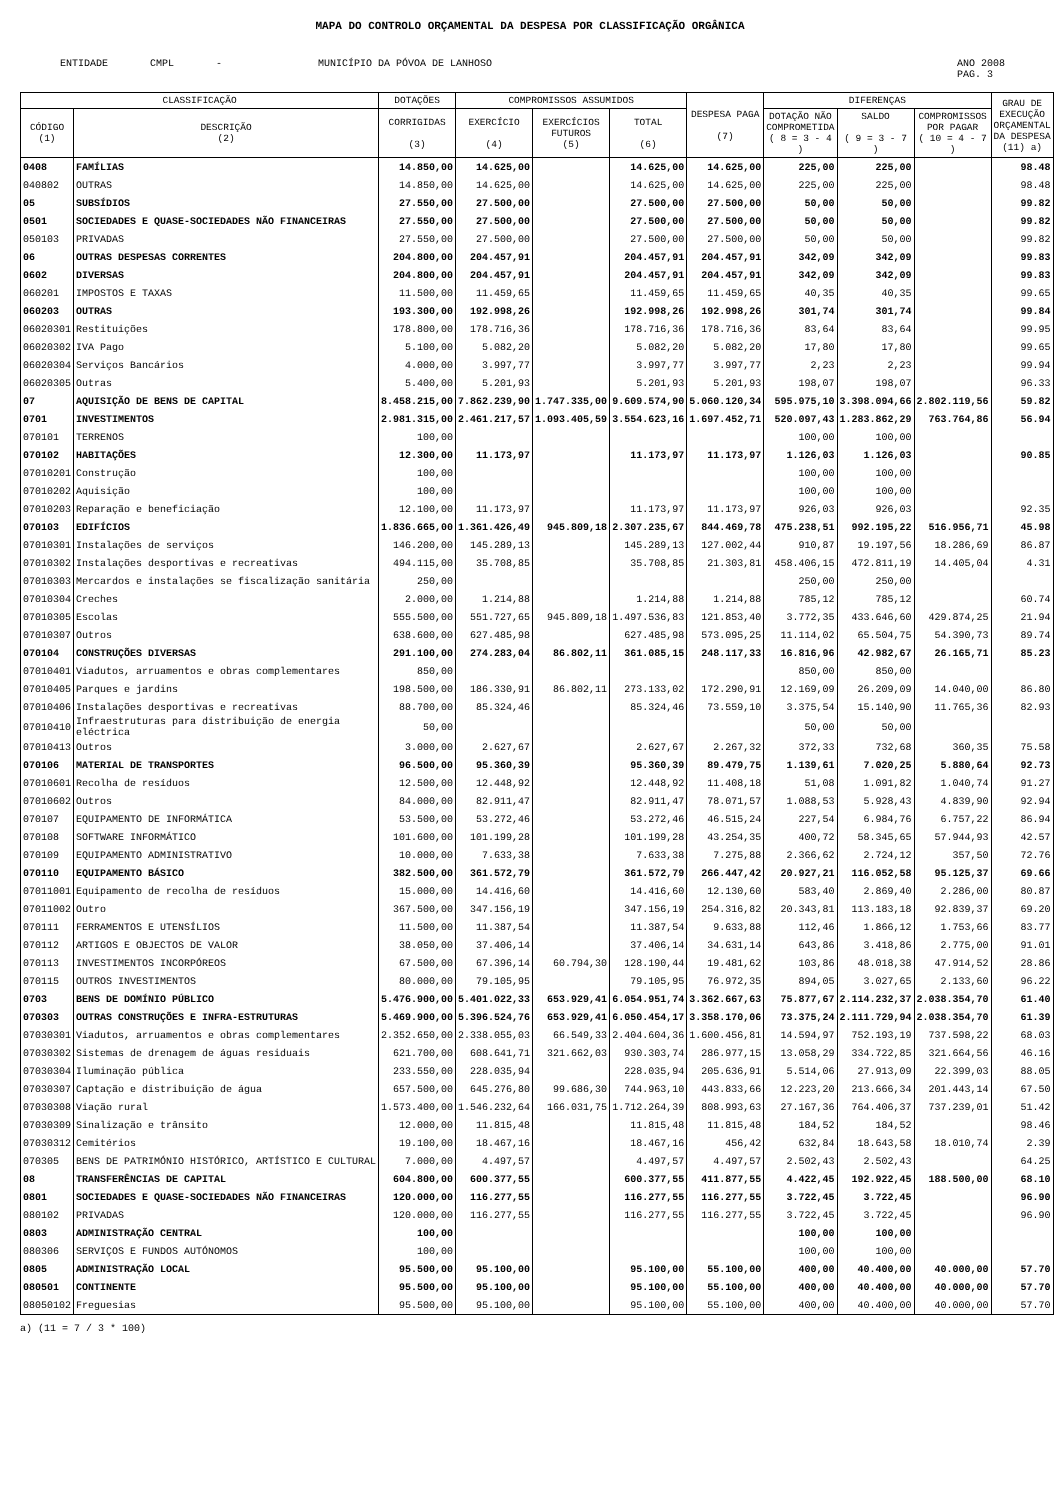MAPA DO CONTROLO ORÇAMENTAL DA DESPESA POR CLASSIFICAÇÃO ORGÂNICA
ENTIDADE CMPL - MUNICÍPIO DA PÓVOA DE LANHOSO
ANO 2008
PAG. 3
| CLASSIFICAÇÃO | | DOTAÇÕES | COMPROMISSOS ASSUMIDOS | | | DESPESA PAGA (7) | DIFERENÇAS | | | GRAU DE EXECUÇÃO ORÇAMENTAL DA DESPESA (11) a) |
| --- | --- | --- | --- | --- | --- | --- | --- | --- | --- | --- |
| CÓDIGO (1) | DESCRIÇÃO (2) | CORRIGIDAS (3) | EXERCÍCIO (4) | EXERCÍCIOS FUTUROS (5) | TOTAL (6) | | DOTAÇÃO NÃO COMPROMETIDA ( 8 = 3 - 4 ) | SALDO ( 9 = 3 - 7 ) | COMPROMISSOS POR PAGAR ( 10 = 4 - 7 ) | |
| 0408 | FAMÍLIAS | 14.850,00 | 14.625,00 | | 14.625,00 | 14.625,00 | 225,00 | 225,00 | | 98.48 |
| 040802 | OUTRAS | 14.850,00 | 14.625,00 | | 14.625,00 | 14.625,00 | 225,00 | 225,00 | | 98.48 |
| 05 | SUBSÍDIOS | 27.550,00 | 27.500,00 | | 27.500,00 | 27.500,00 | 50,00 | 50,00 | | 99.82 |
| 0501 | SOCIEDADES E QUASE-SOCIEDADES NÃO FINANCEIRAS | 27.550,00 | 27.500,00 | | 27.500,00 | 27.500,00 | 50,00 | 50,00 | | 99.82 |
| 050103 | PRIVADAS | 27.550,00 | 27.500,00 | | 27.500,00 | 27.500,00 | 50,00 | 50,00 | | 99.82 |
| 06 | OUTRAS DESPESAS CORRENTES | 204.800,00 | 204.457,91 | | 204.457,91 | 204.457,91 | 342,09 | 342,09 | | 99.83 |
| 0602 | DIVERSAS | 204.800,00 | 204.457,91 | | 204.457,91 | 204.457,91 | 342,09 | 342,09 | | 99.83 |
| 060201 | IMPOSTOS E TAXAS | 11.500,00 | 11.459,65 | | 11.459,65 | 11.459,65 | 40,35 | 40,35 | | 99.65 |
| 060203 | OUTRAS | 193.300,00 | 192.998,26 | | 192.998,26 | 192.998,26 | 301,74 | 301,74 | | 99.84 |
| 06020301 | Restituições | 178.800,00 | 178.716,36 | | 178.716,36 | 178.716,36 | 83,64 | 83,64 | | 99.95 |
| 06020302 | IVA Pago | 5.100,00 | 5.082,20 | | 5.082,20 | 5.082,20 | 17,80 | 17,80 | | 99.65 |
| 06020304 | Serviços Bancários | 4.000,00 | 3.997,77 | | 3.997,77 | 3.997,77 | 2,23 | 2,23 | | 99.94 |
| 06020305 | Outras | 5.400,00 | 5.201,93 | | 5.201,93 | 5.201,93 | 198,07 | 198,07 | | 96.33 |
| 07 | AQUISIÇÃO DE BENS DE CAPITAL | 8.458.215,00 | 7.862.239,90 | 1.747.335,00 | 9.609.574,90 | 5.060.120,34 | 595.975,10 | 3.398.094,66 | 2.802.119,56 | 59.82 |
| 0701 | INVESTIMENTOS | 2.981.315,00 | 2.461.217,57 | 1.093.405,59 | 3.554.623,16 | 1.697.452,71 | 520.097,43 | 1.283.862,29 | 763.764,86 | 56.94 |
| 070101 | TERRENOS | 100,00 | | | | | 100,00 | 100,00 | | |
| 070102 | HABITAÇÕES | 12.300,00 | 11.173,97 | | 11.173,97 | 11.173,97 | 1.126,03 | 1.126,03 | | 90.85 |
| 07010201 | Construção | 100,00 | | | | | 100,00 | 100,00 | | |
| 07010202 | Aquisição | 100,00 | | | | | 100,00 | 100,00 | | |
| 07010203 | Reparação e beneficiação | 12.100,00 | 11.173,97 | | 11.173,97 | 11.173,97 | 926,03 | 926,03 | | 92.35 |
| 070103 | EDIFÍCIOS | 1.836.665,00 | 1.361.426,49 | 945.809,18 | 2.307.235,67 | 844.469,78 | 475.238,51 | 992.195,22 | 516.956,71 | 45.98 |
| 07010301 | Instalações de serviços | 146.200,00 | 145.289,13 | | 145.289,13 | 127.002,44 | 910,87 | 19.197,56 | 18.286,69 | 86.87 |
| 07010302 | Instalações desportivas e recreativas | 494.115,00 | 35.708,85 | | 35.708,85 | 21.303,81 | 458.406,15 | 472.811,19 | 14.405,04 | 4.31 |
| 07010303 | Mercardos e instalações se fiscalização sanitária | 250,00 | | | | | 250,00 | 250,00 | | |
| 07010304 | Creches | 2.000,00 | 1.214,88 | | 1.214,88 | 1.214,88 | 785,12 | 785,12 | | 60.74 |
| 07010305 | Escolas | 555.500,00 | 551.727,65 | 945.809,18 | 1.497.536,83 | 121.853,40 | 3.772,35 | 433.646,60 | 429.874,25 | 21.94 |
| 07010307 | Outros | 638.600,00 | 627.485,98 | | 627.485,98 | 573.095,25 | 11.114,02 | 65.504,75 | 54.390,73 | 89.74 |
| 070104 | CONSTRUÇÕES DIVERSAS | 291.100,00 | 274.283,04 | 86.802,11 | 361.085,15 | 248.117,33 | 16.816,96 | 42.982,67 | 26.165,71 | 85.23 |
| 07010401 | Viadutos, arruamentos e obras complementares | 850,00 | | | | | 850,00 | 850,00 | | |
| 07010405 | Parques e jardins | 198.500,00 | 186.330,91 | 86.802,11 | 273.133,02 | 172.290,91 | 12.169,09 | 26.209,09 | 14.040,00 | 86.80 |
| 07010406 | Instalações desportivas e recreativas | 88.700,00 | 85.324,46 | | 85.324,46 | 73.559,10 | 3.375,54 | 15.140,90 | 11.765,36 | 82.93 |
| 07010410 | Infraestruturas para distribuição de energia eléctrica | 50,00 | | | | | 50,00 | 50,00 | | |
| 07010413 | Outros | 3.000,00 | 2.627,67 | | 2.627,67 | 2.267,32 | 372,33 | 732,68 | 360,35 | 75.58 |
| 070106 | MATERIAL DE TRANSPORTES | 96.500,00 | 95.360,39 | | 95.360,39 | 89.479,75 | 1.139,61 | 7.020,25 | 5.880,64 | 92.73 |
| 07010601 | Recolha de resíduos | 12.500,00 | 12.448,92 | | 12.448,92 | 11.408,18 | 51,08 | 1.091,82 | 1.040,74 | 91.27 |
| 07010602 | Outros | 84.000,00 | 82.911,47 | | 82.911,47 | 78.071,57 | 1.088,53 | 5.928,43 | 4.839,90 | 92.94 |
| 070107 | EQUIPAMENTO DE INFORMÁTICA | 53.500,00 | 53.272,46 | | 53.272,46 | 46.515,24 | 227,54 | 6.984,76 | 6.757,22 | 86.94 |
| 070108 | SOFTWARE INFORMÁTICO | 101.600,00 | 101.199,28 | | 101.199,28 | 43.254,35 | 400,72 | 58.345,65 | 57.944,93 | 42.57 |
| 070109 | EQUIPAMENTO ADMINISTRATIVO | 10.000,00 | 7.633,38 | | 7.633,38 | 7.275,88 | 2.366,62 | 2.724,12 | 357,50 | 72.76 |
| 070110 | EQUIPAMENTO BÁSICO | 382.500,00 | 361.572,79 | | 361.572,79 | 266.447,42 | 20.927,21 | 116.052,58 | 95.125,37 | 69.66 |
| 07011001 | Equipamento de recolha de resíduos | 15.000,00 | 14.416,60 | | 14.416,60 | 12.130,60 | 583,40 | 2.869,40 | 2.286,00 | 80.87 |
| 07011002 | Outro | 367.500,00 | 347.156,19 | | 347.156,19 | 254.316,82 | 20.343,81 | 113.183,18 | 92.839,37 | 69.20 |
| 070111 | FERRAMENTOS E UTENSÍLIOS | 11.500,00 | 11.387,54 | | 11.387,54 | 9.633,88 | 112,46 | 1.866,12 | 1.753,66 | 83.77 |
| 070112 | ARTIGOS E OBJECTOS DE VALOR | 38.050,00 | 37.406,14 | | 37.406,14 | 34.631,14 | 643,86 | 3.418,86 | 2.775,00 | 91.01 |
| 070113 | INVESTIMENTOS INCORPÓREOS | 67.500,00 | 67.396,14 | 60.794,30 | 128.190,44 | 19.481,62 | 103,86 | 48.018,38 | 47.914,52 | 28.86 |
| 070115 | OUTROS INVESTIMENTOS | 80.000,00 | 79.105,95 | | 79.105,95 | 76.972,35 | 894,05 | 3.027,65 | 2.133,60 | 96.22 |
| 0703 | BENS DE DOMÍNIO PÚBLICO | 5.476.900,00 | 5.401.022,33 | 653.929,41 | 6.054.951,74 | 3.362.667,63 | 75.877,67 | 2.114.232,37 | 2.038.354,70 | 61.40 |
| 070303 | OUTRAS CONSTRUÇÕES E INFRA-ESTRUTURAS | 5.469.900,00 | 5.396.524,76 | 653.929,41 | 6.050.454,17 | 3.358.170,06 | 73.375,24 | 2.111.729,94 | 2.038.354,70 | 61.39 |
| 07030301 | Viadutos, arruamentos e obras complementares | 2.352.650,00 | 2.338.055,03 | 66.549,33 | 2.404.604,36 | 1.600.456,81 | 14.594,97 | 752.193,19 | 737.598,22 | 68.03 |
| 07030302 | Sistemas de drenagem de águas residuais | 621.700,00 | 608.641,71 | 321.662,03 | 930.303,74 | 286.977,15 | 13.058,29 | 334.722,85 | 321.664,56 | 46.16 |
| 07030304 | Iluminação pública | 233.550,00 | 228.035,94 | | 228.035,94 | 205.636,91 | 5.514,06 | 27.913,09 | 22.399,03 | 88.05 |
| 07030307 | Captação e distribuição de água | 657.500,00 | 645.276,80 | 99.686,30 | 744.963,10 | 443.833,66 | 12.223,20 | 213.666,34 | 201.443,14 | 67.50 |
| 07030308 | Viação rural | 1.573.400,00 | 1.546.232,64 | 166.031,75 | 1.712.264,39 | 808.993,63 | 27.167,36 | 764.406,37 | 737.239,01 | 51.42 |
| 07030309 | Sinalização e trânsito | 12.000,00 | 11.815,48 | | 11.815,48 | 11.815,48 | 184,52 | 184,52 | | 98.46 |
| 07030312 | Cemitérios | 19.100,00 | 18.467,16 | | 18.467,16 | 456,42 | 632,84 | 18.643,58 | 18.010,74 | 2.39 |
| 070305 | BENS DE PATRIMÓNIO HISTÓRICO, ARTÍSTICO E CULTURAL | 7.000,00 | 4.497,57 | | 4.497,57 | 4.497,57 | 2.502,43 | 2.502,43 | | 64.25 |
| 08 | TRANSFERÊNCIAS DE CAPITAL | 604.800,00 | 600.377,55 | | 600.377,55 | 411.877,55 | 4.422,45 | 192.922,45 | 188.500,00 | 68.10 |
| 0801 | SOCIEDADES E QUASE-SOCIEDADES NÃO FINANCEIRAS | 120.000,00 | 116.277,55 | | 116.277,55 | 116.277,55 | 3.722,45 | 3.722,45 | | 96.90 |
| 080102 | PRIVADAS | 120.000,00 | 116.277,55 | | 116.277,55 | 116.277,55 | 3.722,45 | 3.722,45 | | 96.90 |
| 0803 | ADMINISTRAÇÃO CENTRAL | 100,00 | | | | | 100,00 | 100,00 | | |
| 080306 | SERVIÇOS E FUNDOS AUTÓNOMOS | 100,00 | | | | | 100,00 | 100,00 | | |
| 0805 | ADMINISTRAÇÃO LOCAL | 95.500,00 | 95.100,00 | | 95.100,00 | 55.100,00 | 400,00 | 40.400,00 | 40.000,00 | 57.70 |
| 080501 | CONTINENTE | 95.500,00 | 95.100,00 | | 95.100,00 | 55.100,00 | 400,00 | 40.400,00 | 40.000,00 | 57.70 |
| 08050102 | Freguesias | 95.500,00 | 95.100,00 | | 95.100,00 | 55.100,00 | 400,00 | 40.400,00 | 40.000,00 | 57.70 |
a) (11 = 7 / 3 * 100)